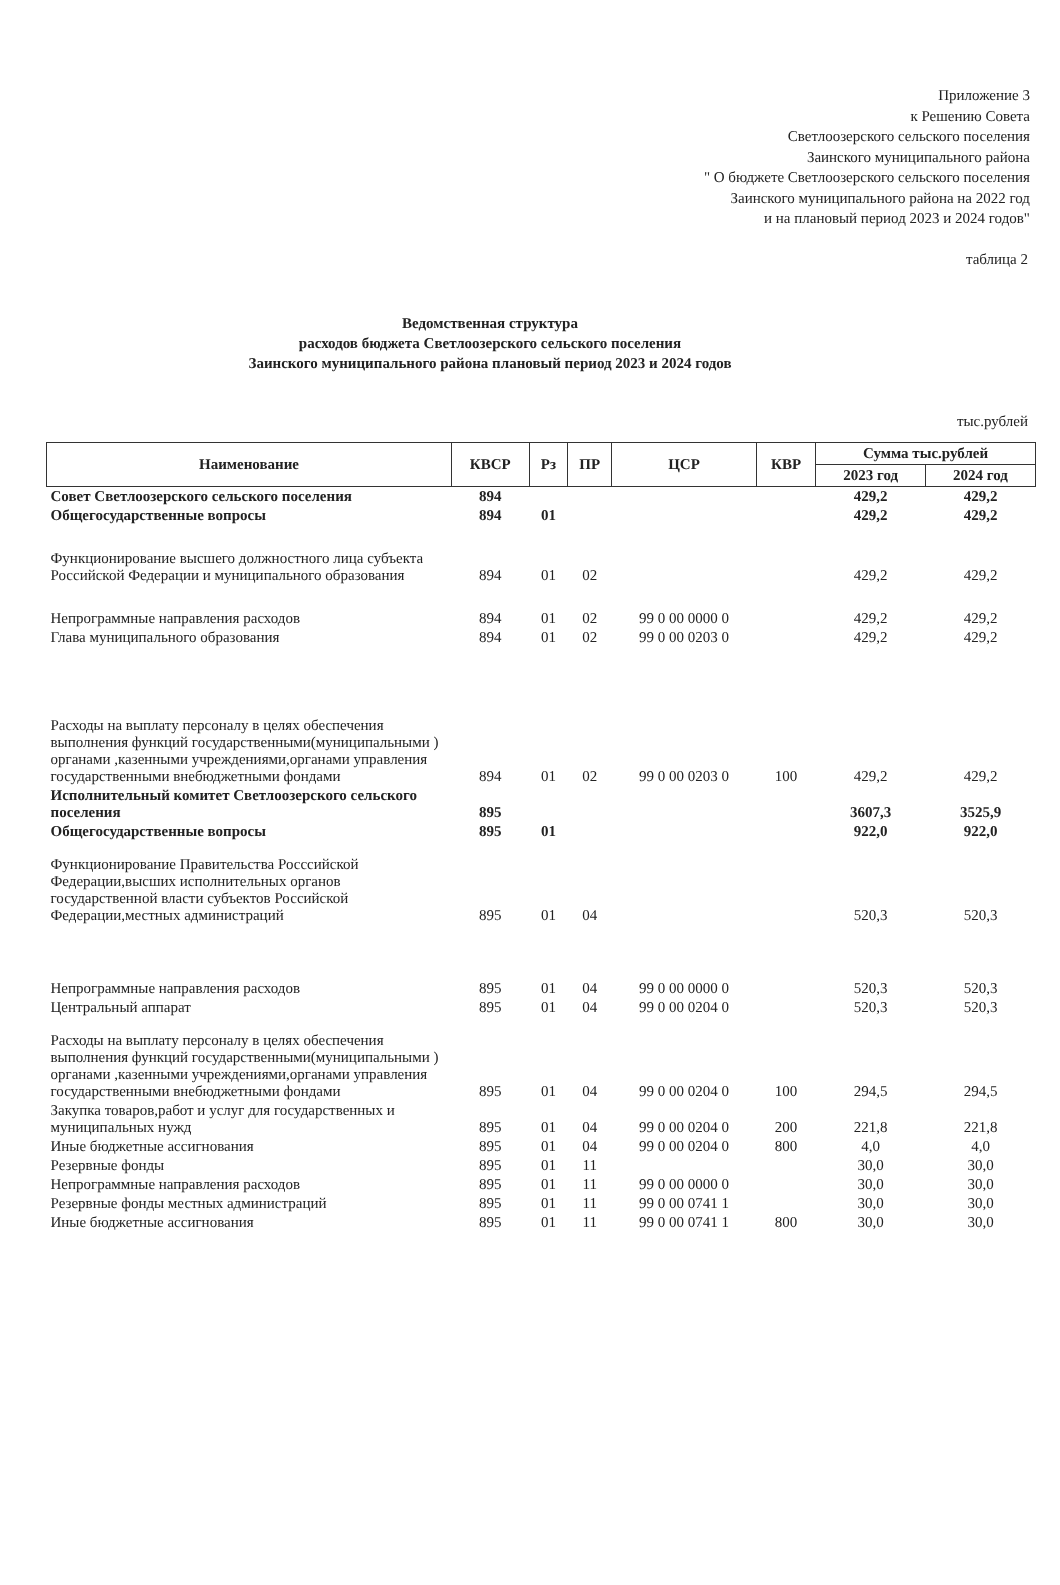Приложение 3
к Решению Совета
Светлоозерского сельского поселения
Заинского муниципального района
" О бюджете Светлоозерского сельского поселения
Заинского муниципального района на 2022 год
и на плановый период 2023 и 2024 годов"
таблица 2
Ведомственная структура
расходов бюджета Светлоозерского сельского поселения
Заинского муниципального района плановый период 2023 и 2024 годов
тыс.рублей
| Наименование | КВСР | Рз | ПР | ЦСР | КВР | Сумма тыс.рублей | |
| --- | --- | --- | --- | --- | --- | --- | --- |
| | | | | | | 2023 год | 2024 год |
| Совет Светлоозерского сельского поселения | 894 | | | | | 429,2 | 429,2 |
| Общегосударственные вопросы | 894 | 01 | | | | 429,2 | 429,2 |
| Функционирование высшего должностного лица субъекта Российской Федерации и муниципального образования | 894 | 01 | 02 | | | 429,2 | 429,2 |
| Непрограммные направления расходов | 894 | 01 | 02 | 99 0 00 0000 0 | | 429,2 | 429,2 |
| Глава муниципального образования | 894 | 01 | 02 | 99 0 00 0203 0 | | 429,2 | 429,2 |
| Расходы на выплату персоналу в целях обеспечения выполнения функций государственными(муниципальными ) органами ,казенными учреждениями,органами управления государственными внебюджетными фондами | 894 | 01 | 02 | 99 0 00 0203 0 | 100 | 429,2 | 429,2 |
| Исполнительный комитет Светлоозерского сельского поселения | 895 | | | | | 3607,3 | 3525,9 |
| Общегосударственные вопросы | 895 | 01 | | | | 922,0 | 922,0 |
| Функционирование Правительства Росссийской Федерации,высших исполнительных органов государственной власти субъектов Российской Федерации,местных администраций | 895 | 01 | 04 | | | 520,3 | 520,3 |
| Непрограммные направления расходов | 895 | 01 | 04 | 99 0 00 0000 0 | | 520,3 | 520,3 |
| Центральный аппарат | 895 | 01 | 04 | 99 0 00 0204 0 | | 520,3 | 520,3 |
| Расходы на выплату персоналу в целях обеспечения выполнения функций государственными(муниципальными ) органами ,казенными учреждениями,органами управления государственными внебюджетными фондами | 895 | 01 | 04 | 99 0 00 0204 0 | 100 | 294,5 | 294,5 |
| Закупка товаров,работ и услуг для государственных и муниципальных нужд | 895 | 01 | 04 | 99 0 00 0204 0 | 200 | 221,8 | 221,8 |
| Иные бюджетные ассигнования | 895 | 01 | 04 | 99 0 00 0204 0 | 800 | 4,0 | 4,0 |
| Резервные фонды | 895 | 01 | 11 | | | 30,0 | 30,0 |
| Непрограммные направления расходов | 895 | 01 | 11 | 99 0 00 0000 0 | | 30,0 | 30,0 |
| Резервные фонды местных администраций | 895 | 01 | 11 | 99 0 00 0741 1 | | 30,0 | 30,0 |
| Иные бюджетные ассигнования | 895 | 01 | 11 | 99 0 00 0741 1 | 800 | 30,0 | 30,0 |